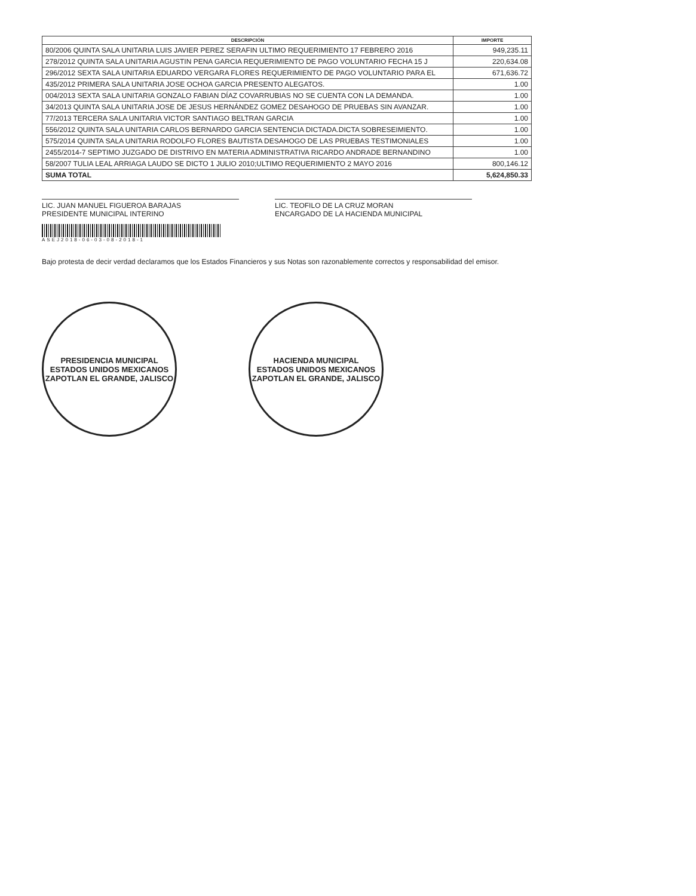| DESCRIPCIÓN | IMPORTE |
| --- | --- |
| 80/2006 QUINTA SALA UNITARIA LUIS JAVIER PEREZ SERAFIN ULTIMO REQUERIMIENTO 17 FEBRERO 2016 | 949,235.11 |
| 278/2012 QUINTA SALA UNITARIA AGUSTIN PENA GARCIA REQUERIMIENTO DE PAGO VOLUNTARIO FECHA 15 J | 220,634.08 |
| 296/2012 SEXTA SALA UNITARIA EDUARDO VERGARA FLORES REQUERIMIENTO DE PAGO VOLUNTARIO PARA EL | 671,636.72 |
| 435/2012 PRIMERA SALA UNITARIA JOSE OCHOA GARCIA PRESENTO ALEGATOS. | 1.00 |
| 004/2013 SEXTA SALA UNITARIA GONZALO FABIAN DÍAZ COVARRUBIAS NO SE CUENTA CON LA DEMANDA. | 1.00 |
| 34/2013 QUINTA SALA UNITARIA JOSE DE JESUS HERNÁNDEZ GOMEZ DESAHOGO DE PRUEBAS SIN AVANZAR. | 1.00 |
| 77/2013 TERCERA SALA UNITARIA VICTOR SANTIAGO BELTRAN GARCIA | 1.00 |
| 556/2012 QUINTA SALA UNITARIA CARLOS BERNARDO GARCIA SENTENCIA DICTADA.DICTA SOBRESEIMIENTO. | 1.00 |
| 575/2014 QUINTA SALA UNITARIA RODOLFO FLORES BAUTISTA DESAHOGO DE LAS PRUEBAS TESTIMONIALES | 1.00 |
| 2455/2014-7 SEPTIMO JUZGADO DE DISTRIVO EN MATERIA ADMINISTRATIVA RICARDO ANDRADE BERNANDINO | 1.00 |
| 58/2007 TULIA LEAL ARRIAGA LAUDO SE DICTO 1 JULIO 2010;ULTIMO REQUERIMIENTO 2 MAYO 2016 | 800,146.12 |
| SUMA TOTAL | 5,624,850.33 |
LIC. JUAN MANUEL FIGUEROA BARAJAS
PRESIDENTE MUNICIPAL INTERINO
LIC. TEOFILO DE LA CRUZ MORAN
ENCARGADO DE LA HACIENDA MUNICIPAL
ASEJ2018-06-03-08-2018-1
Bajo protesta de decir verdad declaramos que los Estados Financieros y sus Notas son razonablemente correctos y responsabilidad del emisor.
PRESIDENCIA MUNICIPAL
ESTADOS UNIDOS MEXICANOS
ZAPOTLAN EL GRANDE, JALISCO
HACIENDA MUNICIPAL
ESTADOS UNIDOS MEXICANOS
ZAPOTLAN EL GRANDE, JALISCO